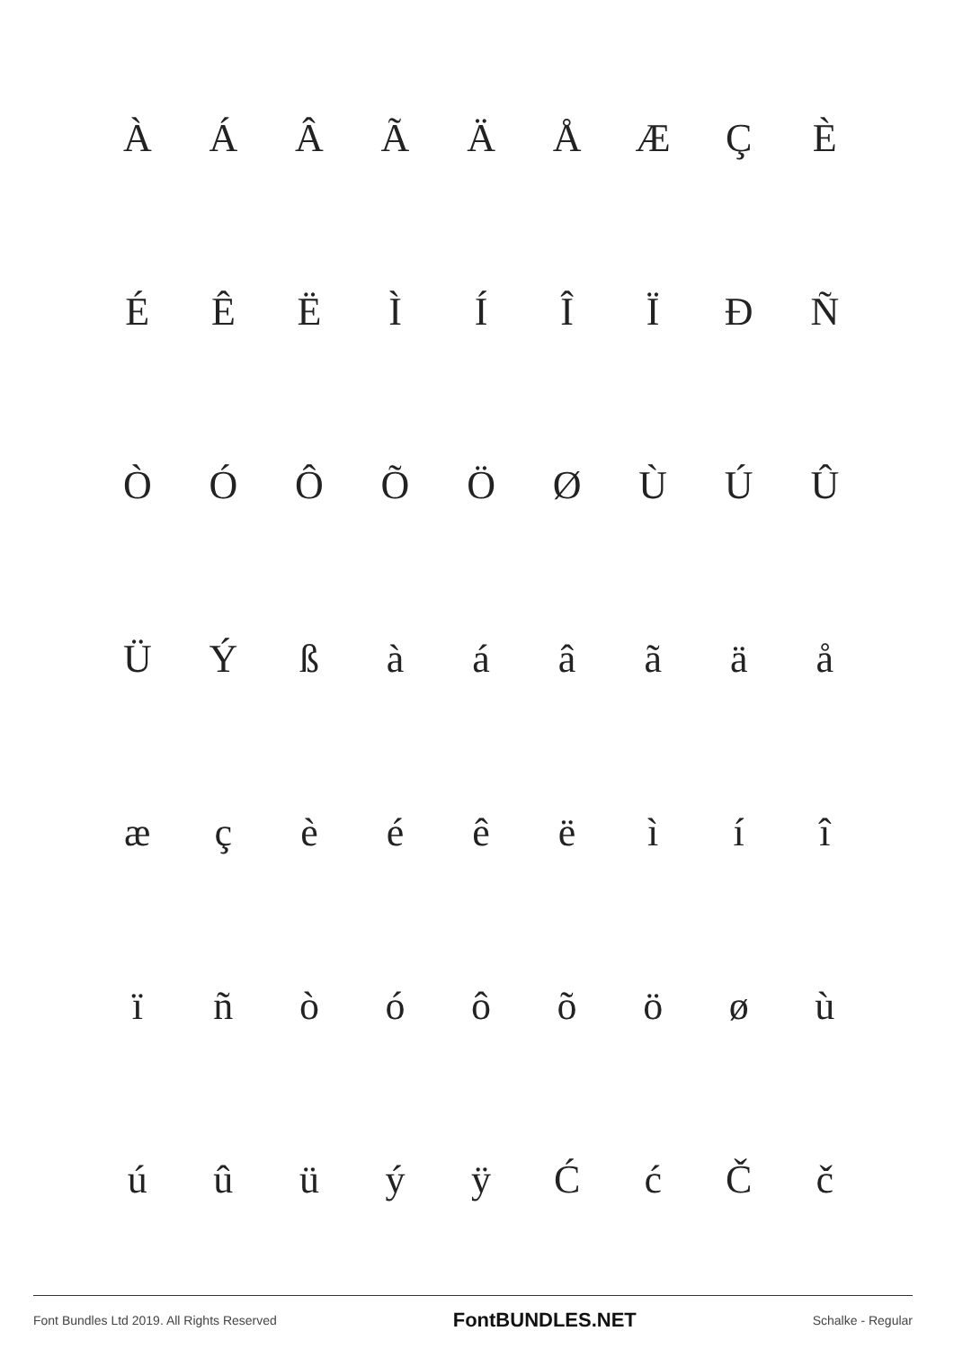À Á Â Ã Ä Å Æ Ç È
É Ê Ë Ì Í Î Ï Ð Ñ
Ò Ó Ô Õ Ö Ø Ù Ú Û
Ü Ý ß à á â ã ä å
æ ç è é ê ë ì í î
ï ñ ò ó ô õ ö ø ù
ú û ü ý ÿ Ć ć Č č
Font Bundles Ltd 2019. All Rights Reserved FontBUNDLES.NET Schalke - Regular